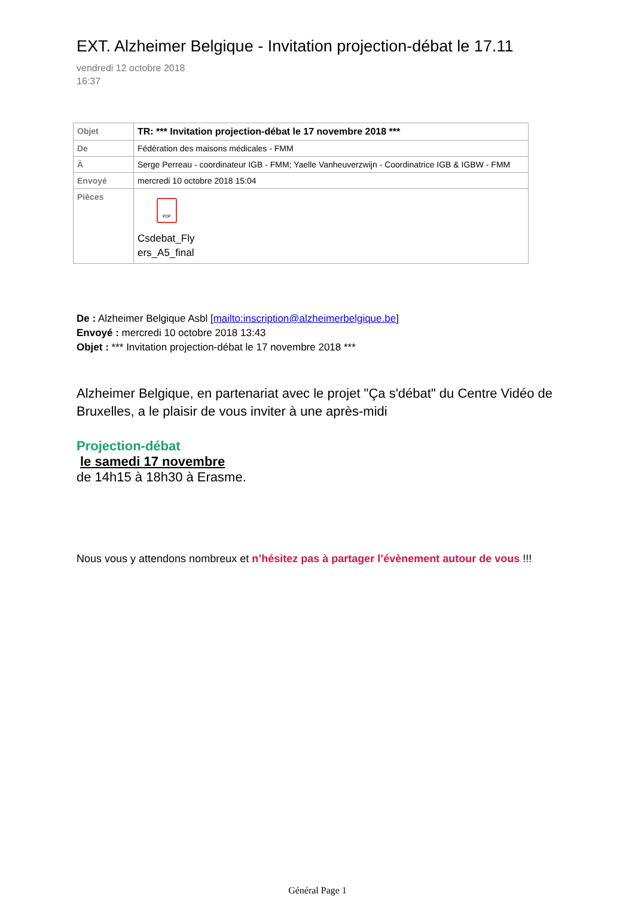EXT. Alzheimer Belgique - Invitation projection-débat le 17.11
vendredi 12 octobre 2018
16:37
| Objet | TR: *** Invitation projection-débat le 17 novembre 2018 *** |
| De | Fédération des maisons médicales - FMM |
| À | Serge Perreau - coordinateur IGB - FMM; Yaelle Vanheuverzwijn - Coordinatrice IGB & IGBW - FMM |
| Envoyé | mercredi 10 octobre 2018 15:04 |
| Pièces | PDF Csdebat_Fly ers_A5_final |
De : Alzheimer Belgique Asbl [mailto:inscription@alzheimerbelgique.be]
Envoyé : mercredi 10 octobre 2018 13:43
Objet : *** Invitation projection-débat le 17 novembre 2018 ***
Alzheimer Belgique, en partenariat avec le projet "Ça s'débat" du Centre Vidéo de Bruxelles, a le plaisir de vous inviter à une après-midi
Projection-débat
le samedi 17 novembre
de 14h15 à 18h30 à Erasme.
Nous vous y attendons nombreux et n’hésitez pas à partager l’évènement autour de vous !!!
Général Page 1